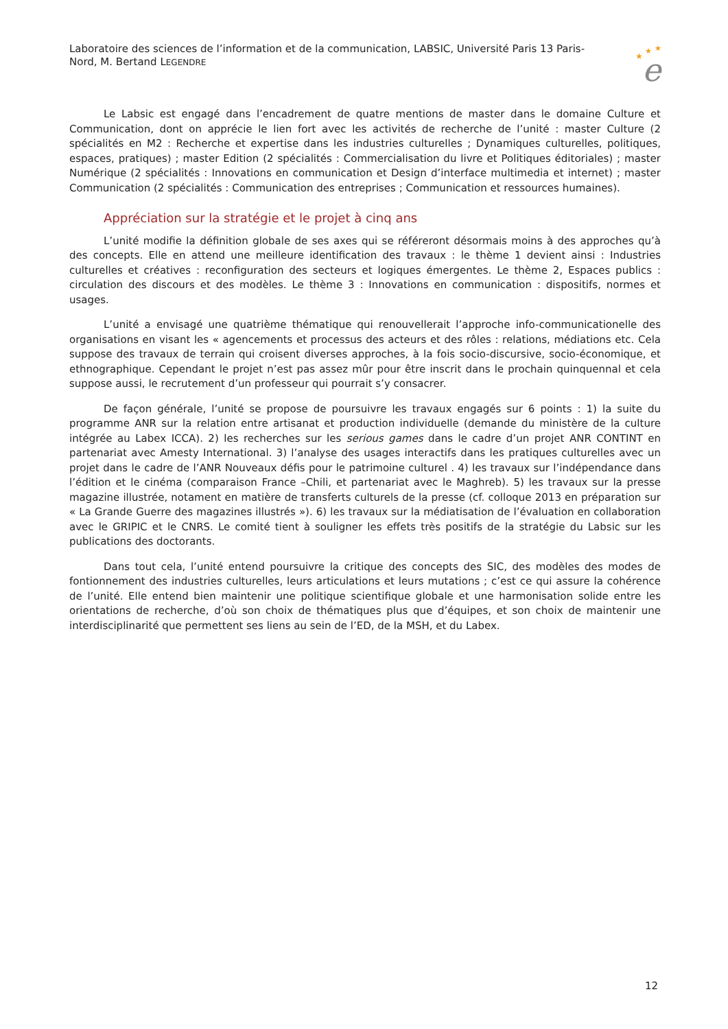Laboratoire des sciences de l’information et de la communication, LABSIC, Université Paris 13 Paris-Nord, M. Bertand LEGENDRE
★
★
★
e
Le Labsic est engagé dans l’encadrement de quatre mentions de master dans le domaine Culture et Communication, dont on apprécie le lien fort avec les activités de recherche de l’unité : master Culture (2 spécialités en M2 : Recherche et expertise dans les industries culturelles ; Dynamiques culturelles, politiques, espaces, pratiques) ; master Edition (2 spécialités : Commercialisation du livre et Politiques éditoriales) ; master Numérique (2 spécialités : Innovations en communication et Design d’interface multimedia et internet) ; master Communication (2 spécialités : Communication des entreprises ; Communication et ressources humaines).
Appréciation sur la stratégie et le projet à cinq ans
L’unité modifie la définition globale de ses axes qui se référeront désormais moins à des approches qu’à des concepts. Elle en attend une meilleure identification des travaux : le thème 1 devient ainsi : Industries culturelles et créatives : reconfiguration des secteurs et logiques émergentes. Le thème 2, Espaces publics : circulation des discours et des modèles. Le thème 3 : Innovations en communication : dispositifs, normes et usages.
L’unité a envisagé une quatrième thématique qui renouvellerait l’approche info-communicationelle des organisations en visant les « agencements et processus des acteurs et des rôles : relations, médiations etc. Cela suppose des travaux de terrain qui croisent diverses approches, à la fois socio-discursive, socio-économique, et ethnographique. Cependant le projet n’est pas assez mûr pour être inscrit dans le prochain quinquennal et cela suppose aussi, le recrutement d’un professeur qui pourrait s’y consacrer.
De façon générale, l’unité se propose de poursuivre les travaux engagés sur 6 points : 1) la suite du programme ANR sur la relation entre artisanat et production individuelle (demande du ministère de la culture intégrée au Labex ICCA). 2) les recherches sur les serious games dans le cadre d’un projet ANR CONTINT en partenariat avec Amesty International. 3) l’analyse des usages interactifs dans les pratiques culturelles avec un projet dans le cadre de l’ANR Nouveaux défis pour le patrimoine culturel . 4) les travaux sur l’indépendance dans l’édition et le cinéma (comparaison France –Chili, et partenariat avec le Maghreb). 5) les travaux sur la presse magazine illustrée, notament en matière de transferts culturels de la presse (cf. colloque 2013 en préparation sur « La Grande Guerre des magazines illustrés »). 6) les travaux sur la médiatisation de l’évaluation en collaboration avec le GRIPIC et le CNRS. Le comité tient à souligner les effets très positifs de la stratégie du Labsic sur les publications des doctorants.
Dans tout cela, l’unité entend poursuivre la critique des concepts des SIC, des modèles des modes de fontionnement des industries culturelles, leurs articulations et leurs mutations ; c’est ce qui assure la cohérence de l’unité. Elle entend bien maintenir une politique scientifique globale et une harmonisation solide entre les orientations de recherche, d’où son choix de thématiques plus que d’équipes, et son choix de maintenir une interdisciplinarité que permettent ses liens au sein de l’ED, de la MSH, et du Labex.
12